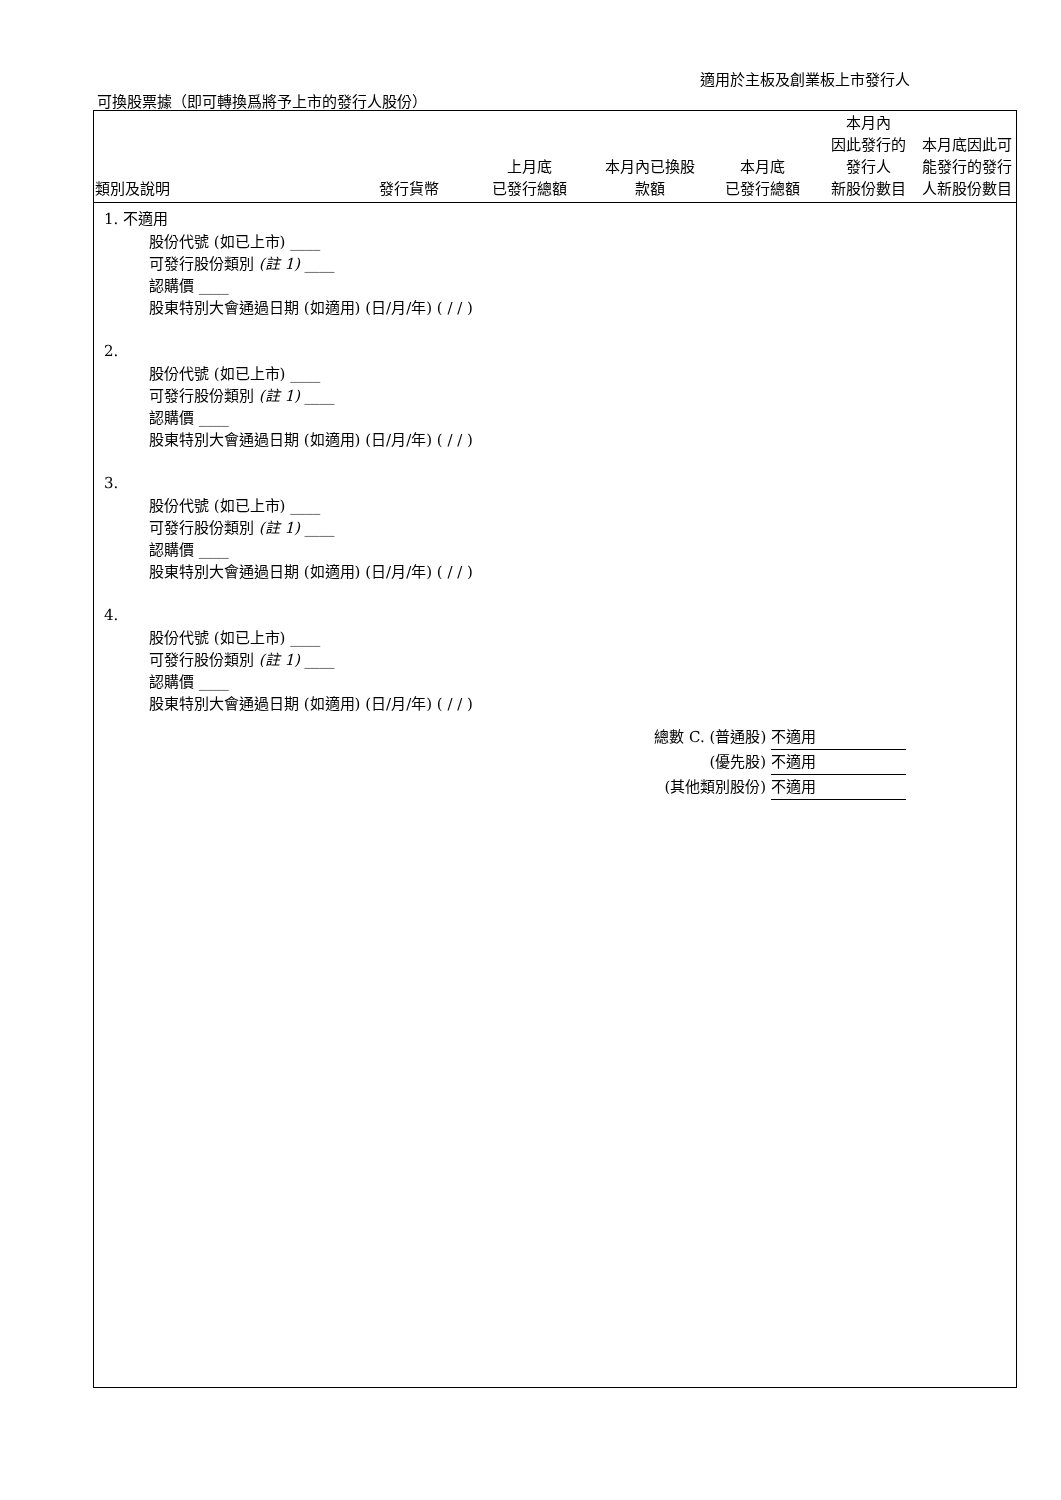適用於主板及創業板上市發行人
可換股票據（即可轉換爲將予上市的發行人股份）
| 類別及說明 | 發行貨幣 | 上月底 已發行總額 | 本月內已換股 款額 | 本月底 已發行總額 | 本月內 因此發行的 發行人 新股份數目 | 本月底因此可能發行的發行人新股份數目 |
| --- | --- | --- | --- | --- | --- | --- |
1. 不適用
股份代號 (如已上市) ____
可發行股份類別 (註 1) ____
認購價 ____
股東特別大會通過日期 (如適用) (日/月/年) ( / / )
2.
股份代號 (如已上市) ____
可發行股份類別 (註 1) ____
認購價 ____
股東特別大會通過日期 (如適用) (日/月/年) ( / / )
3.
股份代號 (如已上市) ____
可發行股份類別 (註 1) ____
認購價 ____
股東特別大會通過日期 (如適用) (日/月/年) ( / / )
4.
股份代號 (如已上市) ____
可發行股份類別 (註 1) ____
認購價 ____
股東特別大會通過日期 (如適用) (日/月/年) ( / / )
總數 C. (普通股) 不適用
(優先股) 不適用
(其他類別股份) 不適用